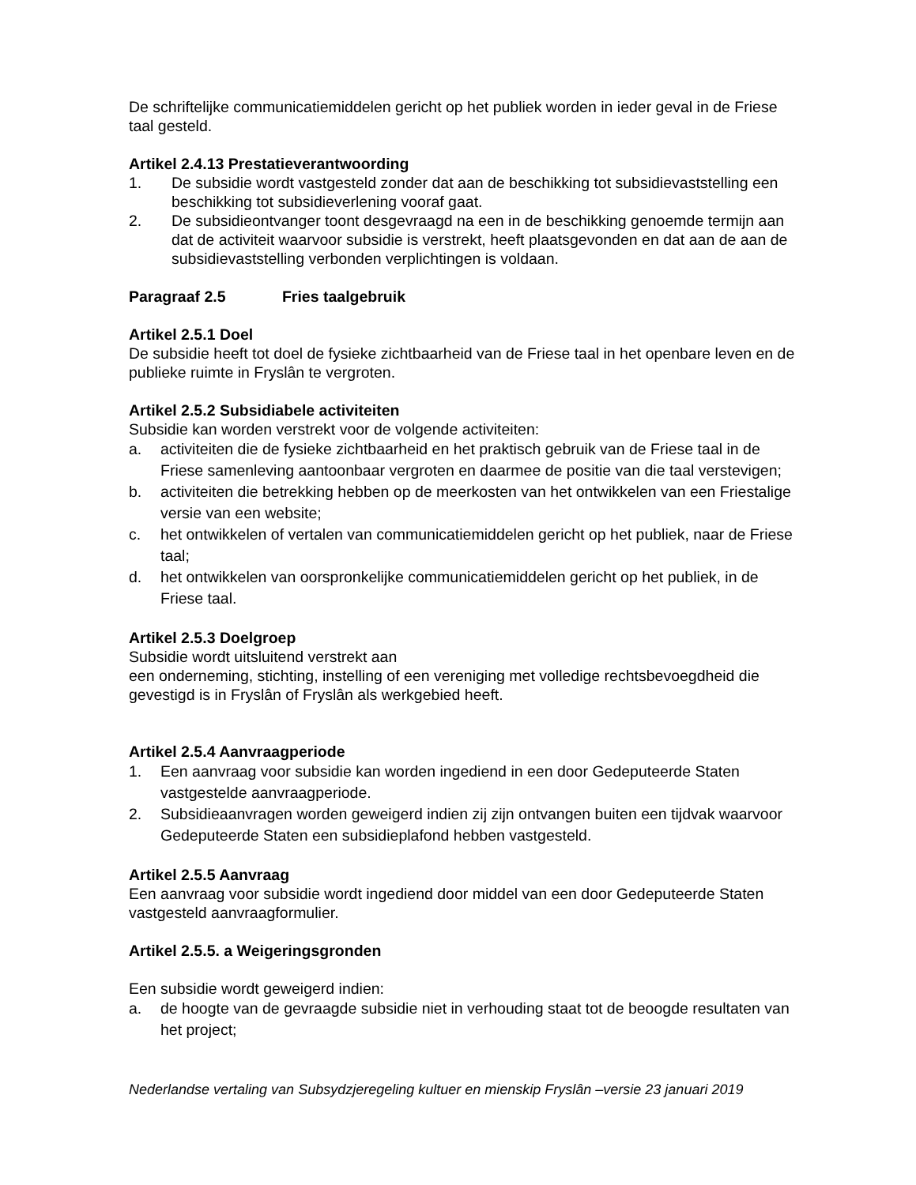De schriftelijke communicatiemiddelen gericht op het publiek worden in ieder geval in de Friese taal gesteld.
Artikel 2.4.13 Prestatieverantwoording
1. De subsidie wordt vastgesteld zonder dat aan de beschikking tot subsidievaststelling een beschikking tot subsidieverlening vooraf gaat.
2. De subsidieontvanger toont desgevraagd na een in de beschikking genoemde termijn aan dat de activiteit waarvoor subsidie is verstrekt, heeft plaatsgevonden en dat aan de aan de subsidievaststelling verbonden verplichtingen is voldaan.
Paragraaf 2.5 Fries taalgebruik
Artikel 2.5.1 Doel
De subsidie heeft tot doel de fysieke zichtbaarheid van de Friese taal in het openbare leven en de publieke ruimte in Fryslân te vergroten.
Artikel 2.5.2 Subsidiabele activiteiten
Subsidie kan worden verstrekt voor de volgende activiteiten:
a. activiteiten die de fysieke zichtbaarheid en het praktisch gebruik van de Friese taal in de Friese samenleving aantoonbaar vergroten en daarmee de positie van die taal verstevigen;
b. activiteiten die betrekking hebben op de meerkosten van het ontwikkelen van een Friestalige versie van een website;
c. het ontwikkelen of vertalen van communicatiemiddelen gericht op het publiek, naar de Friese taal;
d. het ontwikkelen van oorspronkelijke communicatiemiddelen gericht op het publiek, in de Friese taal.
Artikel 2.5.3 Doelgroep
Subsidie wordt uitsluitend verstrekt aan
een onderneming, stichting, instelling of een vereniging met volledige rechtsbevoegdheid die gevestigd is in Fryslân of Fryslân als werkgebied heeft.
Artikel 2.5.4 Aanvraagperiode
1. Een aanvraag voor subsidie kan worden ingediend in een door Gedeputeerde Staten vastgestelde aanvraagperiode.
2. Subsidieaanvragen worden geweigerd indien zij zijn ontvangen buiten een tijdvak waarvoor Gedeputeerde Staten een subsidieplafond hebben vastgesteld.
Artikel 2.5.5 Aanvraag
Een aanvraag voor subsidie wordt ingediend door middel van een door Gedeputeerde Staten vastgesteld aanvraagformulier.
Artikel 2.5.5. a Weigeringsgronden
Een subsidie wordt geweigerd indien:
a. de hoogte van de gevraagde subsidie niet in verhouding staat tot de beoogde resultaten van het project;
Nederlandse vertaling van Subsydzjeregeling kultuer en mienskip Fryslân –versie 23 januari 2019